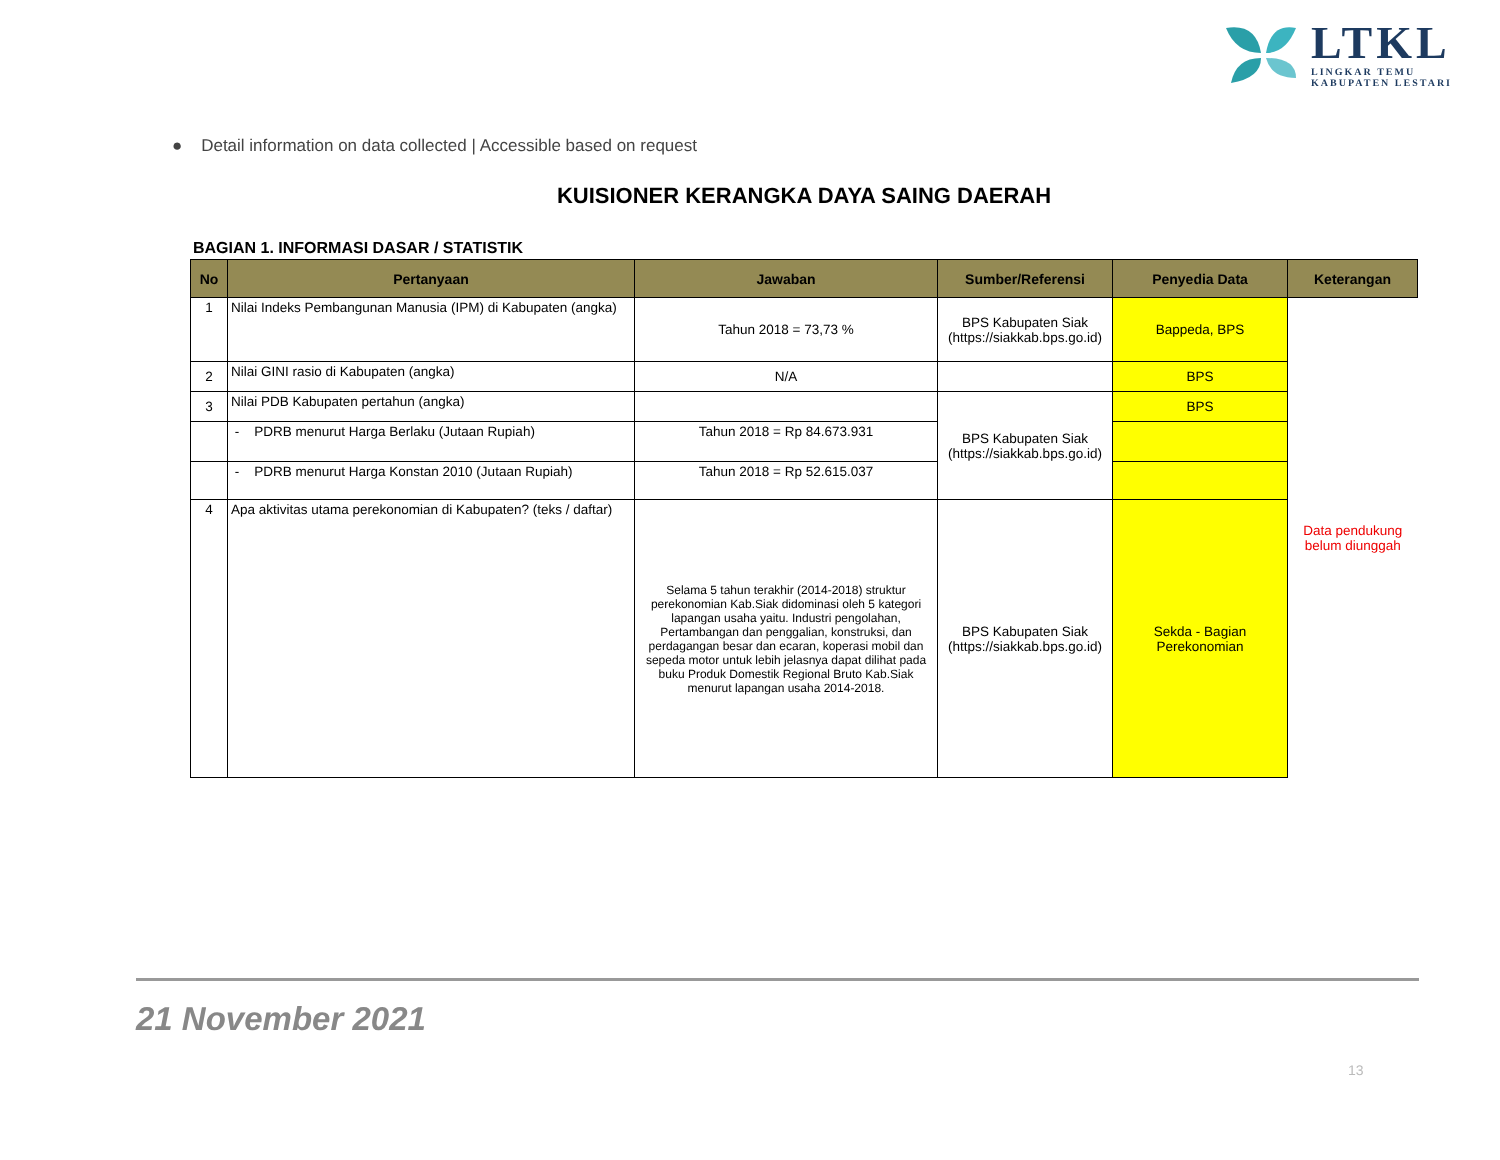LTKL
LINGKAR TEMU
KABUPATEN LESTARI
● Detail information on data collected | Accessible based on request
KUISIONER KERANGKA DAYA SAING DAERAH
BAGIAN 1. INFORMASI DASAR / STATISTIK
| No | Pertanyaan | Jawaban | Sumber/Referensi | Penyedia Data | Keterangan |
| --- | --- | --- | --- | --- | --- |
| 1 | Nilai Indeks Pembangunan Manusia (IPM) di Kabupaten (angka) | Tahun 2018 = 73,73 % | BPS Kabupaten Siak (https://siakkab.bps.go.id) | Bappeda, BPS | Data pendukung belum diunggah |
| 2 | Nilai GINI rasio di Kabupaten (angka) | N/A | | BPS | |
| 3 | Nilai PDB Kabupaten pertahun (angka) | | BPS Kabupaten Siak (https://siakkab.bps.go.id) | BPS | |
| | - PDRB menurut Harga Berlaku (Jutaan Rupiah) | Tahun 2018 = Rp 84.673.931 | | | |
| | - PDRB menurut Harga Konstan 2010 (Jutaan Rupiah) | Tahun 2018 = Rp 52.615.037 | | | |
| 4 | Apa aktivitas utama perekonomian di Kabupaten? (teks / daftar) | Selama 5 tahun terakhir (2014-2018) struktur perekonomian Kab.Siak didominasi oleh 5 kategori lapangan usaha yaitu. Industri pengolahan, Pertambangan dan penggalian, konstruksi, dan perdagangan besar dan ecaran, koperasi mobil dan sepeda motor untuk lebih jelasnya dapat dilihat pada buku Produk Domestik Regional Bruto Kab.Siak menurut lapangan usaha 2014-2018. | BPS Kabupaten Siak (https://siakkab.bps.go.id) | Sekda - Bagian Perekonomian | |
21 November 2021
13